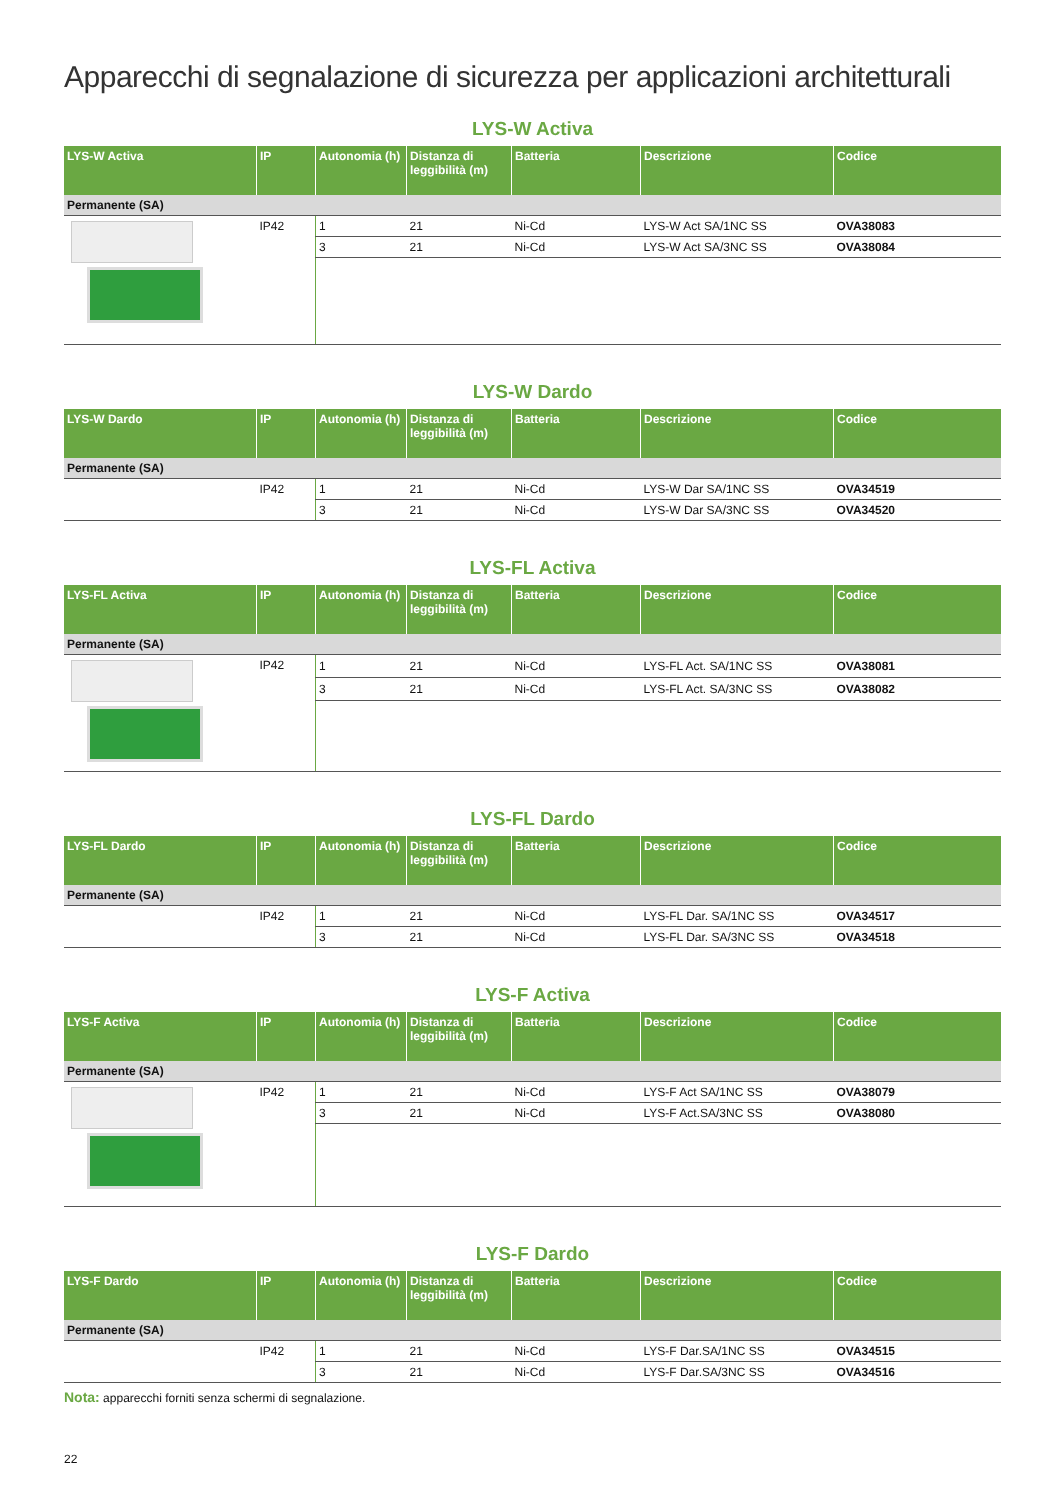Apparecchi di segnalazione di sicurezza per applicazioni architetturali
LYS-W Activa
| LYS-W Activa | IP | Autonomia (h) | Distanza di leggibilità (m) | Batteria | Descrizione | Codice |
| --- | --- | --- | --- | --- | --- | --- |
| Permanente (SA) | | | | | | |
| | IP42 | 1 | 21 | Ni-Cd | LYS-W Act SA/1NC SS | OVA38083 |
| | | 3 | 21 | Ni-Cd | LYS-W Act SA/3NC SS | OVA38084 |
LYS-W Dardo
| LYS-W Dardo | IP | Autonomia (h) | Distanza di leggibilità (m) | Batteria | Descrizione | Codice |
| --- | --- | --- | --- | --- | --- | --- |
| Permanente (SA) | | | | | | |
| | IP42 | 1 | 21 | Ni-Cd | LYS-W Dar SA/1NC SS | OVA34519 |
| | | 3 | 21 | Ni-Cd | LYS-W Dar SA/3NC SS | OVA34520 |
LYS-FL Activa
| LYS-FL Activa | IP | Autonomia (h) | Distanza di leggibilità (m) | Batteria | Descrizione | Codice |
| --- | --- | --- | --- | --- | --- | --- |
| Permanente (SA) | | | | | | |
| | IP42 | 1 | 21 | Ni-Cd | LYS-FL Act. SA/1NC SS | OVA38081 |
| | | 3 | 21 | Ni-Cd | LYS-FL Act. SA/3NC SS | OVA38082 |
LYS-FL Dardo
| LYS-FL Dardo | IP | Autonomia (h) | Distanza di leggibilità (m) | Batteria | Descrizione | Codice |
| --- | --- | --- | --- | --- | --- | --- |
| Permanente (SA) | | | | | | |
| | IP42 | 1 | 21 | Ni-Cd | LYS-FL Dar. SA/1NC SS | OVA34517 |
| | | 3 | 21 | Ni-Cd | LYS-FL Dar. SA/3NC SS | OVA34518 |
LYS-F Activa
| LYS-F Activa | IP | Autonomia (h) | Distanza di leggibilità (m) | Batteria | Descrizione | Codice |
| --- | --- | --- | --- | --- | --- | --- |
| Permanente (SA) | | | | | | |
| | IP42 | 1 | 21 | Ni-Cd | LYS-F Act SA/1NC SS | OVA38079 |
| | | 3 | 21 | Ni-Cd | LYS-F Act.SA/3NC SS | OVA38080 |
LYS-F Dardo
| LYS-F Dardo | IP | Autonomia (h) | Distanza di leggibilità (m) | Batteria | Descrizione | Codice |
| --- | --- | --- | --- | --- | --- | --- |
| Permanente (SA) | | | | | | |
| | IP42 | 1 | 21 | Ni-Cd | LYS-F Dar.SA/1NC SS | OVA34515 |
| | | 3 | 21 | Ni-Cd | LYS-F Dar.SA/3NC SS | OVA34516 |
Nota: apparecchi forniti senza schermi di segnalazione.
22